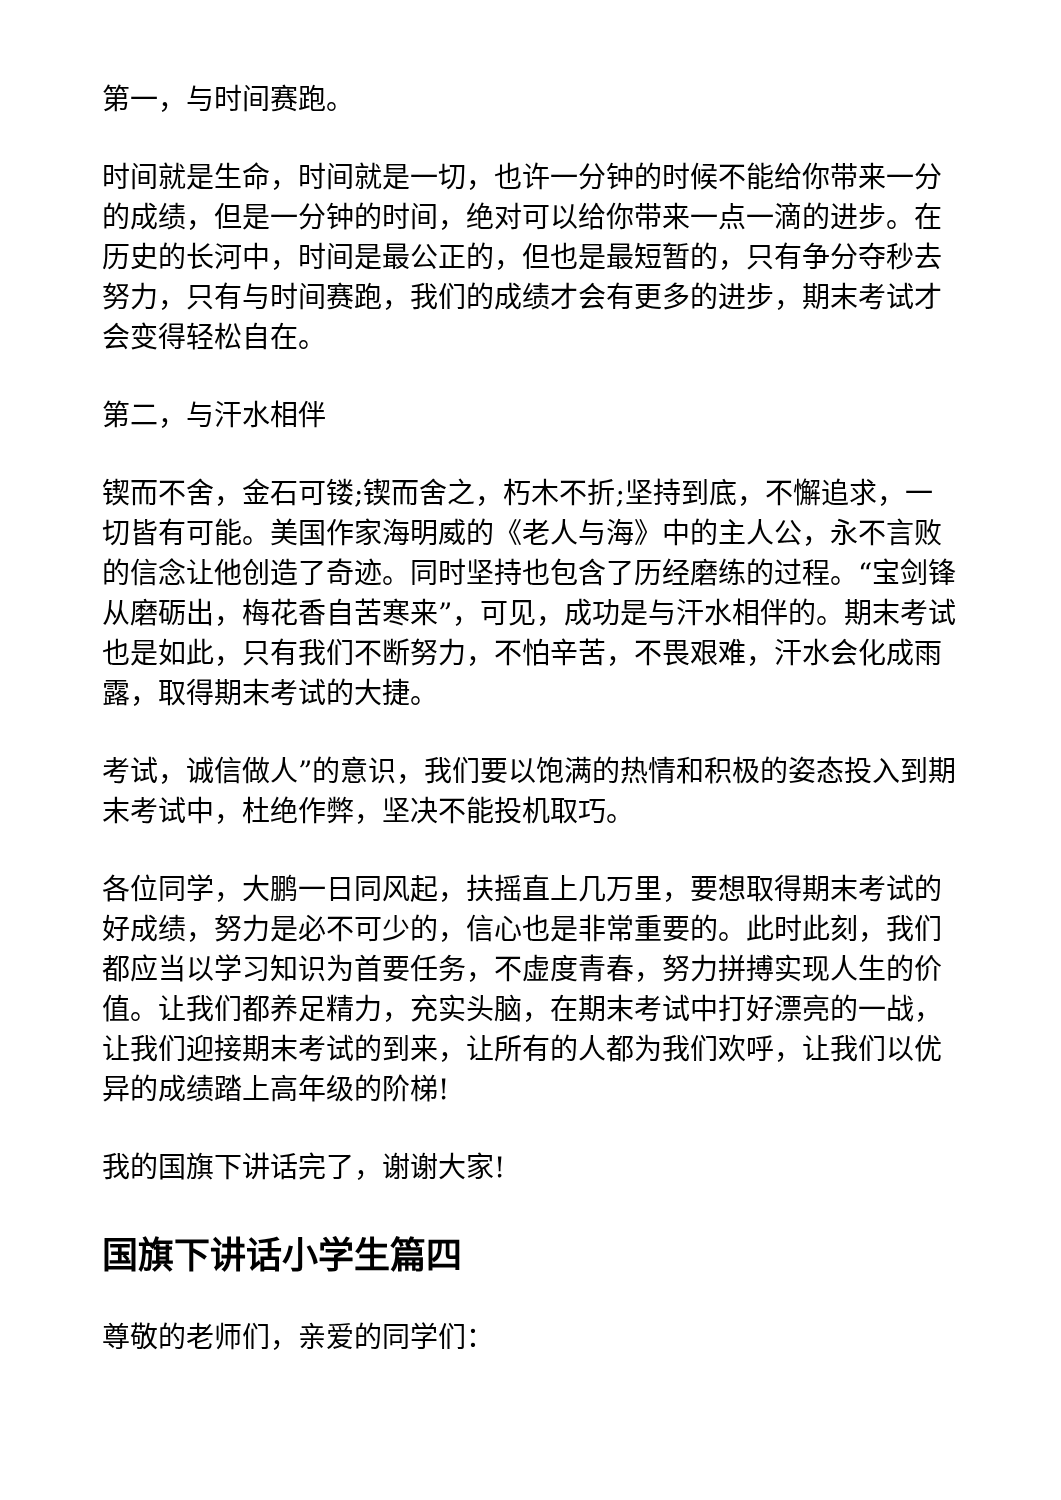第一，与时间赛跑。
时间就是生命，时间就是一切，也许一分钟的时候不能给你带来一分的成绩，但是一分钟的时间，绝对可以给你带来一点一滴的进步。在历史的长河中，时间是最公正的，但也是最短暂的，只有争分夺秒去努力，只有与时间赛跑，我们的成绩才会有更多的进步，期末考试才会变得轻松自在。
第二，与汗水相伴
锲而不舍，金石可镂;锲而舍之，朽木不折;坚持到底，不懈追求，一切皆有可能。美国作家海明威的《老人与海》中的主人公，永不言败的信念让他创造了奇迹。同时坚持也包含了历经磨练的过程。“宝剑锋从磨砺出，梅花香自苦寒来”，可见，成功是与汗水相伴的。期末考试也是如此，只有我们不断努力，不怕辛苦，不畏艰难，汗水会化成雨露，取得期末考试的大捷。
考试，诚信做人”的意识，我们要以饱满的热情和积极的姿态投入到期末考试中，杜绝作弊，坚决不能投机取巧。
各位同学，大鹏一日同风起，扶摇直上几万里，要想取得期末考试的好成绩，努力是必不可少的，信心也是非常重要的。此时此刻，我们都应当以学习知识为首要任务，不虚度青春，努力拼搏实现人生的价值。让我们都养足精力，充实头脑，在期末考试中打好漂亮的一战，让我们迎接期末考试的到来，让所有的人都为我们欢呼，让我们以优异的成绩踏上高年级的阶梯!
我的国旗下讲话完了，谢谢大家!
国旗下讲话小学生篇四
尊敬的老师们，亲爱的同学们：